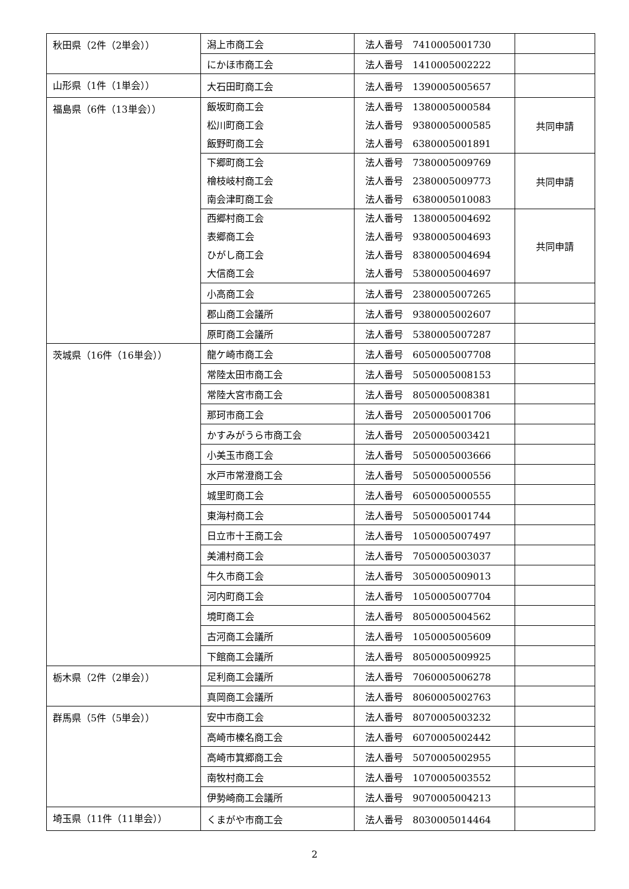| 秋田県（2件（2単会）） | 潟上市商工会 | 法人番号 7410005001730 | |
| | にかほ市商工会 | 法人番号 1410005002222 | |
| 山形県（1件（1単会）） | 大石田町商工会 | 法人番号 1390005005657 | |
| 福島県（6件（13単会）） | 飯坂町商工会 松川町商工会 飯野町商工会 | 法人番号 1380005000584 法人番号 9380005000585 法人番号 6380005001891 | 共同申請 |
| | 下郷町商工会 檜枝岐村商工会 南会津町商工会 | 法人番号 7380005009769 法人番号 2380005009773 法人番号 6380005010083 | 共同申請 |
| | 西郷村商工会 表郷商工会 ひがし商工会 大信商工会 | 法人番号 1380005004692 法人番号 9380005004693 法人番号 8380005004694 法人番号 5380005004697 | 共同申請 |
| | 小高商工会 | 法人番号 2380005007265 | |
| | 郡山商工会議所 | 法人番号 9380005002607 | |
| | 原町商工会議所 | 法人番号 5380005007287 | |
| 茨城県（16件（16単会）） | 龍ケ崎市商工会 | 法人番号 6050005007708 | |
| | 常陸太田市商工会 | 法人番号 5050005008153 | |
| | 常陸大宮市商工会 | 法人番号 8050005008381 | |
| | 那珂市商工会 | 法人番号 2050005001706 | |
| | かすみがうら市商工会 | 法人番号 2050005003421 | |
| | 小美玉市商工会 | 法人番号 5050005003666 | |
| | 水戸市常澄商工会 | 法人番号 5050005000556 | |
| | 城里町商工会 | 法人番号 6050005000555 | |
| | 東海村商工会 | 法人番号 5050005001744 | |
| | 日立市十王商工会 | 法人番号 1050005007497 | |
| | 美浦村商工会 | 法人番号 7050005003037 | |
| | 牛久市商工会 | 法人番号 3050005009013 | |
| | 河内町商工会 | 法人番号 1050005007704 | |
| | 境町商工会 | 法人番号 8050005004562 | |
| | 古河商工会議所 | 法人番号 1050005005609 | |
| | 下館商工会議所 | 法人番号 8050005009925 | |
| 栃木県（2件（2単会）） | 足利商工会議所 | 法人番号 7060005006278 | |
| | 真岡商工会議所 | 法人番号 8060005002763 | |
| 群馬県（5件（5単会）） | 安中市商工会 | 法人番号 8070005003232 | |
| | 高崎市榛名商工会 | 法人番号 6070005002442 | |
| | 高崎市箕郷商工会 | 法人番号 5070005002955 | |
| | 南牧村商工会 | 法人番号 1070005003552 | |
| | 伊勢崎商工会議所 | 法人番号 9070005004213 | |
| 埼玉県（11件（11単会）） | くまがや市商工会 | 法人番号 8030005014464 | |
2